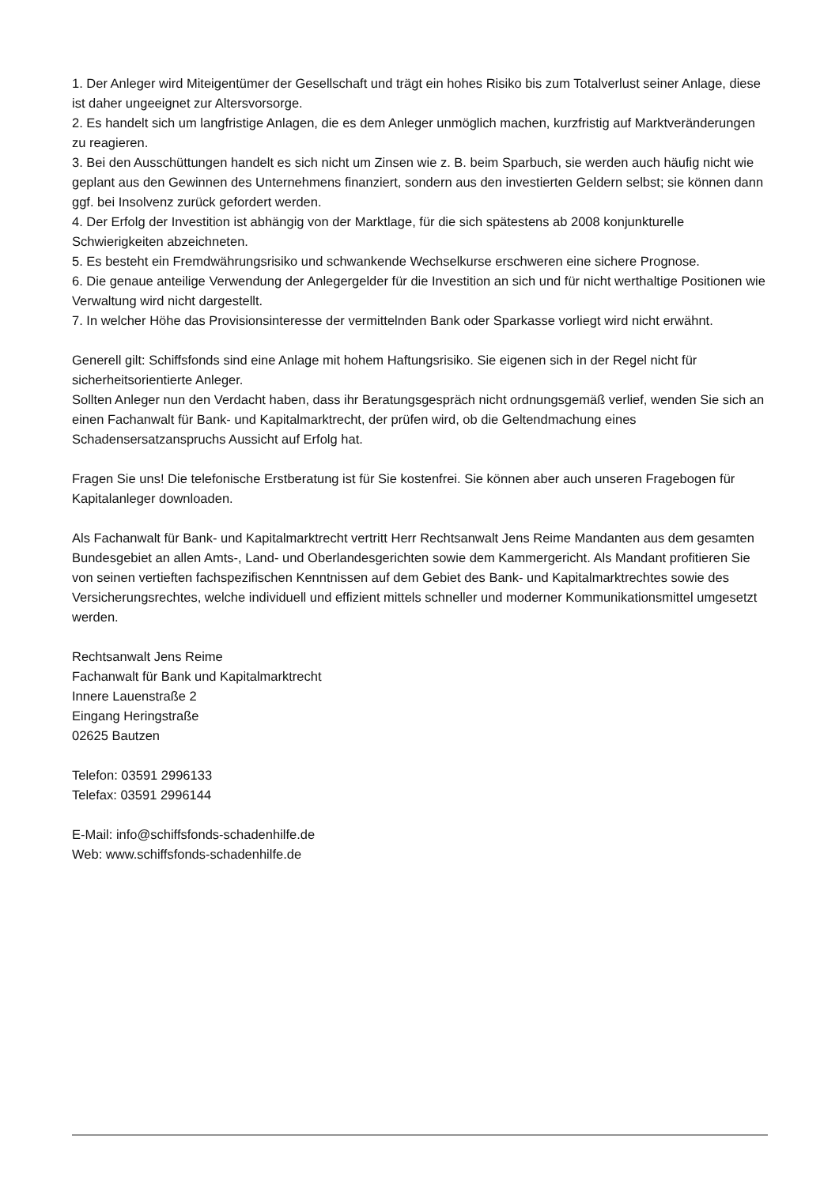1. Der Anleger wird Miteigentümer der Gesellschaft und trägt ein hohes Risiko bis zum Totalverlust seiner Anlage, diese ist daher ungeeignet zur Altersvorsorge.
2. Es handelt sich um langfristige Anlagen, die es dem Anleger unmöglich machen, kurzfristig auf Marktveränderungen zu reagieren.
3. Bei den Ausschüttungen handelt es sich nicht um Zinsen wie z. B. beim Sparbuch, sie werden auch häufig nicht wie geplant aus den Gewinnen des Unternehmens finanziert, sondern aus den investierten Geldern selbst; sie können dann ggf. bei Insolvenz zurück gefordert werden.
4. Der Erfolg der Investition ist abhängig von der Marktlage, für die sich spätestens ab 2008 konjunkturelle Schwierigkeiten abzeichneten.
5. Es besteht ein Fremdwährungsrisiko und schwankende Wechselkurse erschweren eine sichere Prognose.
6. Die genaue anteilige Verwendung der Anlegergelder für die Investition an sich und für nicht werthaltige Positionen wie Verwaltung wird nicht dargestellt.
7. In welcher Höhe das Provisionsinteresse der vermittelnden Bank oder Sparkasse vorliegt wird nicht erwähnt.
Generell gilt: Schiffsfonds sind eine Anlage mit hohem Haftungsrisiko. Sie eigenen sich in der Regel nicht für sicherheitsorientierte Anleger.
Sollten Anleger nun den Verdacht haben, dass ihr Beratungsgespräch nicht ordnungsgemäß verlief, wenden Sie sich an einen Fachanwalt für Bank- und Kapitalmarktrecht, der prüfen wird, ob die Geltendmachung eines Schadensersatzanspruchs Aussicht auf Erfolg hat.
Fragen Sie uns! Die telefonische Erstberatung ist für Sie kostenfrei. Sie können aber auch unseren Fragebogen für Kapitalanleger downloaden.
Als Fachanwalt für Bank- und Kapitalmarktrecht vertritt Herr Rechtsanwalt Jens Reime Mandanten aus dem gesamten Bundesgebiet an allen Amts-, Land- und Oberlandesgerichten sowie dem Kammergericht. Als Mandant profitieren Sie von seinen vertieften fachspezifischen Kenntnissen auf dem Gebiet des Bank- und Kapitalmarktrechtes sowie des Versicherungsrechtes, welche individuell und effizient mittels schneller und moderner Kommunikationsmittel umgesetzt werden.
Rechtsanwalt Jens Reime
Fachanwalt für Bank und Kapitalmarktrecht
Innere Lauenstraße 2
Eingang Heringstraße
02625 Bautzen
Telefon: 03591 2996133
Telefax: 03591 2996144
E-Mail: info@schiffsfonds-schadenhilfe.de
Web: www.schiffsfonds-schadenhilfe.de